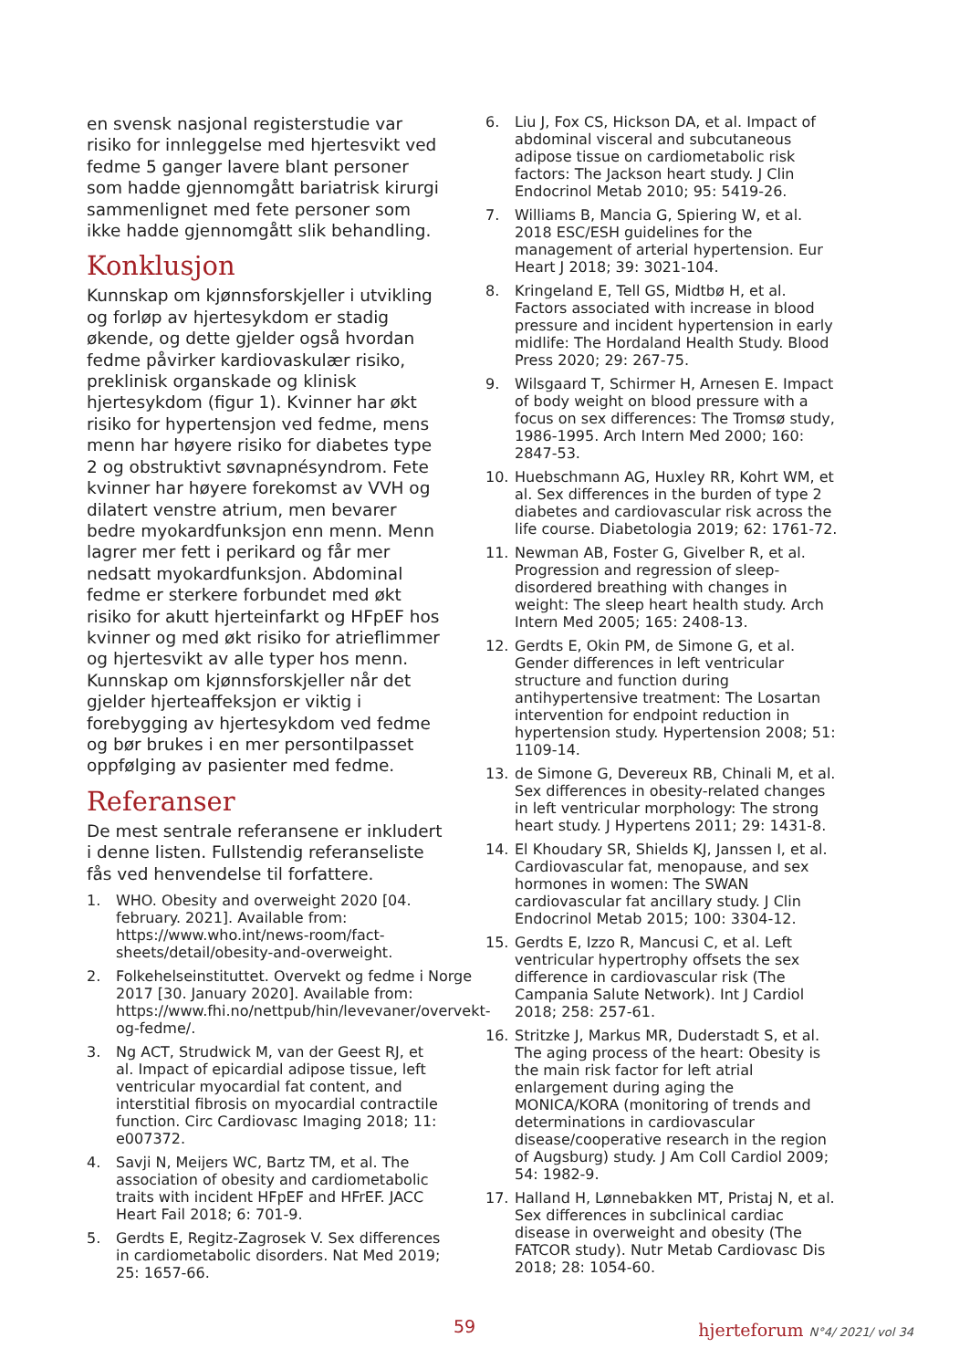en svensk nasjonal registerstudie var risiko for innleggelse med hjertesvikt ved fedme 5 ganger lavere blant personer som hadde gjennomgått bariatrisk kirurgi sammenlignet med fete personer som ikke hadde gjennomgått slik behandling.
Konklusjon
Kunnskap om kjønnsforskjeller i utvikling og forløp av hjertesykdom er stadig økende, og dette gjelder også hvordan fedme påvirker kardiovaskulær risiko, preklinisk organskade og klinisk hjertesykdom (figur 1). Kvinner har økt risiko for hypertensjon ved fedme, mens menn har høyere risiko for diabetes type 2 og obstruktivt søvnapnésyndrom. Fete kvinner har høyere forekomst av VVH og dilatert venstre atrium, men bevarer bedre myokardfunksjon enn menn. Menn lagrer mer fett i perikard og får mer nedsatt myokardfunksjon. Abdominal fedme er sterkere forbundet med økt risiko for akutt hjerteinfarkt og HFpEF hos kvinner og med økt risiko for atrieflimmer og hjertesvikt av alle typer hos menn. Kunnskap om kjønnsforskjeller når det gjelder hjerteaffeksjon er viktig i forebygging av hjertesykdom ved fedme og bør brukes i en mer persontilpasset oppfølging av pasienter med fedme.
Referanser
De mest sentrale referansene er inkludert i denne listen. Fullstendig referanseliste fås ved henvendelse til forfattere.
1. WHO. Obesity and overweight 2020 [04. february. 2021]. Available from: https://www.who.int/news-room/fact-sheets/detail/obesity-and-overweight.
2. Folkehelseinstituttet. Overvekt og fedme i Norge 2017 [30. January 2020]. Available from: https://www.fhi.no/nettpub/hin/levevaner/overvekt-og-fedme/.
3. Ng ACT, Strudwick M, van der Geest RJ, et al. Impact of epicardial adipose tissue, left ventricular myocardial fat content, and interstitial fibrosis on myocardial contractile function. Circ Cardiovasc Imaging 2018; 11: e007372.
4. Savji N, Meijers WC, Bartz TM, et al. The association of obesity and cardiometabolic traits with incident HFpEF and HFrEF. JACC Heart Fail 2018; 6: 701-9.
5. Gerdts E, Regitz-Zagrosek V. Sex differences in cardiometabolic disorders. Nat Med 2019; 25: 1657-66.
6. Liu J, Fox CS, Hickson DA, et al. Impact of abdominal visceral and subcutaneous adipose tissue on cardiometabolic risk factors: The Jackson heart study. J Clin Endocrinol Metab 2010; 95: 5419-26.
7. Williams B, Mancia G, Spiering W, et al. 2018 ESC/ESH guidelines for the management of arterial hypertension. Eur Heart J 2018; 39: 3021-104.
8. Kringeland E, Tell GS, Midtbø H, et al. Factors associated with increase in blood pressure and incident hypertension in early midlife: The Hordaland Health Study. Blood Press 2020; 29: 267-75.
9. Wilsgaard T, Schirmer H, Arnesen E. Impact of body weight on blood pressure with a focus on sex differences: The Tromsø study, 1986-1995. Arch Intern Med 2000; 160: 2847-53.
10. Huebschmann AG, Huxley RR, Kohrt WM, et al. Sex differences in the burden of type 2 diabetes and cardiovascular risk across the life course. Diabetologia 2019; 62: 1761-72.
11. Newman AB, Foster G, Givelber R, et al. Progression and regression of sleep-disordered breathing with changes in weight: The sleep heart health study. Arch Intern Med 2005; 165: 2408-13.
12. Gerdts E, Okin PM, de Simone G, et al. Gender differences in left ventricular structure and function during antihypertensive treatment: The Losartan intervention for endpoint reduction in hypertension study. Hypertension 2008; 51: 1109-14.
13. de Simone G, Devereux RB, Chinali M, et al. Sex differences in obesity-related changes in left ventricular morphology: The strong heart study. J Hypertens 2011; 29: 1431-8.
14. El Khoudary SR, Shields KJ, Janssen I, et al. Cardiovascular fat, menopause, and sex hormones in women: The SWAN cardiovascular fat ancillary study. J Clin Endocrinol Metab 2015; 100: 3304-12.
15. Gerdts E, Izzo R, Mancusi C, et al. Left ventricular hypertrophy offsets the sex difference in cardiovascular risk (The Campania Salute Network). Int J Cardiol 2018; 258: 257-61.
16. Stritzke J, Markus MR, Duderstadt S, et al. The aging process of the heart: Obesity is the main risk factor for left atrial enlargement during aging the MONICA/KORA (monitoring of trends and determinations in cardiovascular disease/cooperative research in the region of Augsburg) study. J Am Coll Cardiol 2009; 54: 1982-9.
17. Halland H, Lønnebakken MT, Pristaj N, et al. Sex differences in subclinical cardiac disease in overweight and obesity (The FATCOR study). Nutr Metab Cardiovasc Dis 2018; 28: 1054-60.
59 hjerteforum N°4/ 2021/ vol 34